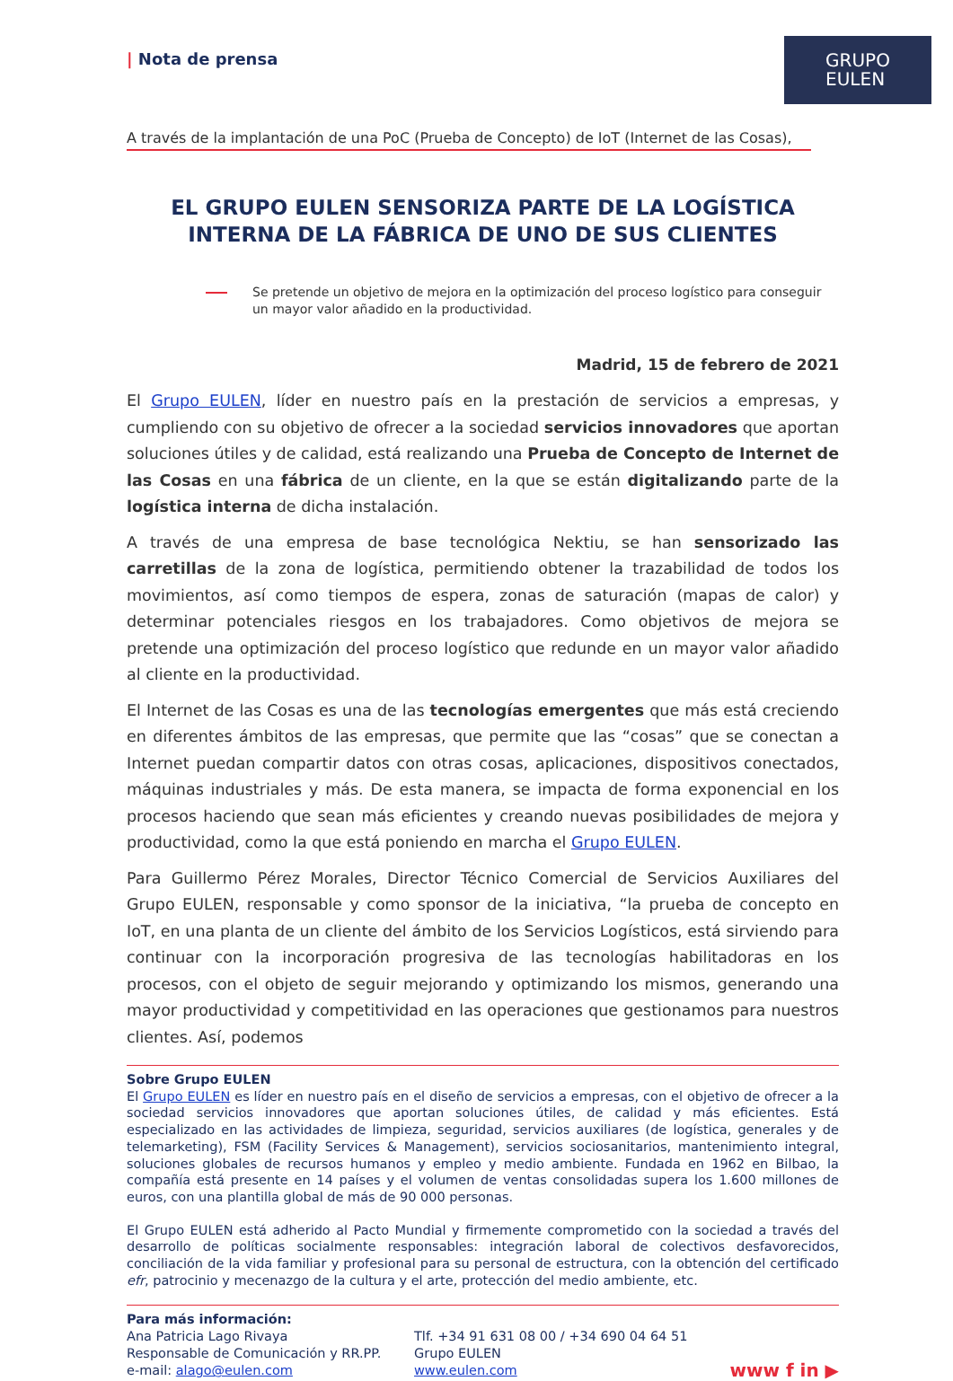| Nota de prensa
GRUPO
EULEN
A través de la implantación de una PoC (Prueba de Concepto) de IoT (Internet de las Cosas),
EL GRUPO EULEN SENSORIZA PARTE DE LA LOGÍSTICA INTERNA DE LA FÁBRICA DE UNO DE SUS CLIENTES
Se pretende un objetivo de mejora en la optimización del proceso logístico para conseguir un mayor valor añadido en la productividad.
Madrid, 15 de febrero de 2021
El Grupo EULEN, líder en nuestro país en la prestación de servicios a empresas, y cumpliendo con su objetivo de ofrecer a la sociedad servicios innovadores que aportan soluciones útiles y de calidad, está realizando una Prueba de Concepto de Internet de las Cosas en una fábrica de un cliente, en la que se están digitalizando parte de la logística interna de dicha instalación.
A través de una empresa de base tecnológica Nektiu, se han sensorizado las carretillas de la zona de logística, permitiendo obtener la trazabilidad de todos los movimientos, así como tiempos de espera, zonas de saturación (mapas de calor) y determinar potenciales riesgos en los trabajadores. Como objetivos de mejora se pretende una optimización del proceso logístico que redunde en un mayor valor añadido al cliente en la productividad.
El Internet de las Cosas es una de las tecnologías emergentes que más está creciendo en diferentes ámbitos de las empresas, que permite que las “cosas” que se conectan a Internet puedan compartir datos con otras cosas, aplicaciones, dispositivos conectados, máquinas industriales y más. De esta manera, se impacta de forma exponencial en los procesos haciendo que sean más eficientes y creando nuevas posibilidades de mejora y productividad, como la que está poniendo en marcha el Grupo EULEN.
Para Guillermo Pérez Morales, Director Técnico Comercial de Servicios Auxiliares del Grupo EULEN, responsable y como sponsor de la iniciativa, “la prueba de concepto en IoT, en una planta de un cliente del ámbito de los Servicios Logísticos, está sirviendo para continuar con la incorporación progresiva de las tecnologías habilitadoras en los procesos, con el objeto de seguir mejorando y optimizando los mismos, generando una mayor productividad y competitividad en las operaciones que gestionamos para nuestros clientes. Así, podemos
Sobre Grupo EULEN
El Grupo EULEN es líder en nuestro país en el diseño de servicios a empresas, con el objetivo de ofrecer a la sociedad servicios innovadores que aportan soluciones útiles, de calidad y más eficientes. Está especializado en las actividades de limpieza, seguridad, servicios auxiliares (de logística, generales y de telemarketing), FSM (Facility Services & Management), servicios sociosanitarios, mantenimiento integral, soluciones globales de recursos humanos y empleo y medio ambiente. Fundada en 1962 en Bilbao, la compañía está presente en 14 países y el volumen de ventas consolidadas supera los 1.600 millones de euros, con una plantilla global de más de 90 000 personas.
El Grupo EULEN está adherido al Pacto Mundial y firmemente comprometido con la sociedad a través del desarrollo de políticas socialmente responsables: integración laboral de colectivos desfavorecidos, conciliación de la vida familiar y profesional para su personal de estructura, con la obtención del certificado efr, patrocinio y mecenazgo de la cultura y el arte, protección del medio ambiente, etc.
Para más información:
Ana Patricia Lago Rivaya
Responsable de Comunicación y RR.PP.
e-mail: alago@eulen.com
Tlf. +34 91 631 08 00 / +34 690 04 64 51
Grupo EULEN
www.eulen.com
www f in ▶